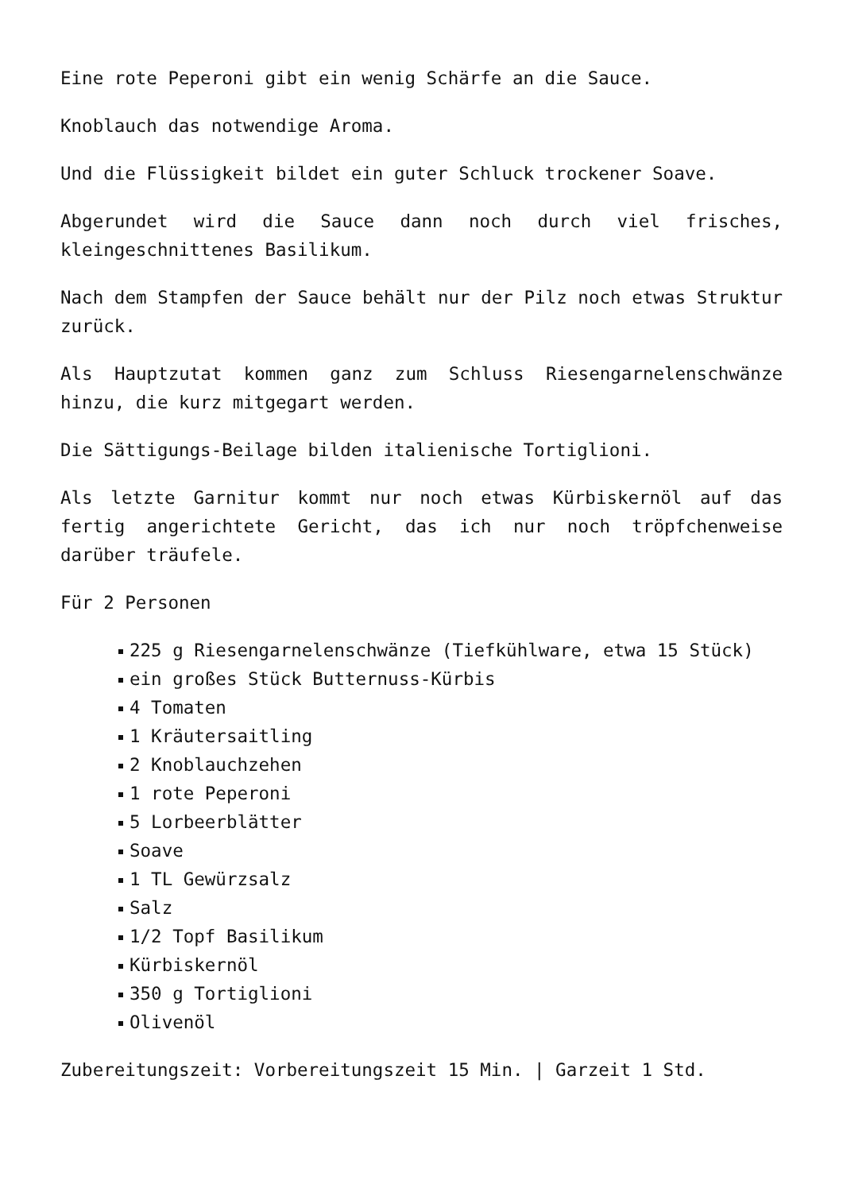Eine rote Peperoni gibt ein wenig Schärfe an die Sauce.
Knoblauch das notwendige Aroma.
Und die Flüssigkeit bildet ein guter Schluck trockener Soave.
Abgerundet wird die Sauce dann noch durch viel frisches, kleingeschnittenes Basilikum.
Nach dem Stampfen der Sauce behält nur der Pilz noch etwas Struktur zurück.
Als Hauptzutat kommen ganz zum Schluss Riesengarnelenschwänze hinzu, die kurz mitgegart werden.
Die Sättigungs-Beilage bilden italienische Tortiglioni.
Als letzte Garnitur kommt nur noch etwas Kürbiskernöl auf das fertig angerichtete Gericht, das ich nur noch tröpfchenweise darüber träufele.
Für 2 Personen
225 g Riesengarnelenschwänze (Tiefkühlware, etwa 15 Stück)
ein großes Stück Butternuss-Kürbis
4 Tomaten
1 Kräutersaitling
2 Knoblauchzehen
1 rote Peperoni
5 Lorbeerblätter
Soave
1 TL Gewürzsalz
Salz
1/2 Topf Basilikum
Kürbiskernöl
350 g Tortiglioni
Olivenöl
Zubereitungszeit: Vorbereitungszeit 15 Min. | Garzeit 1 Std.